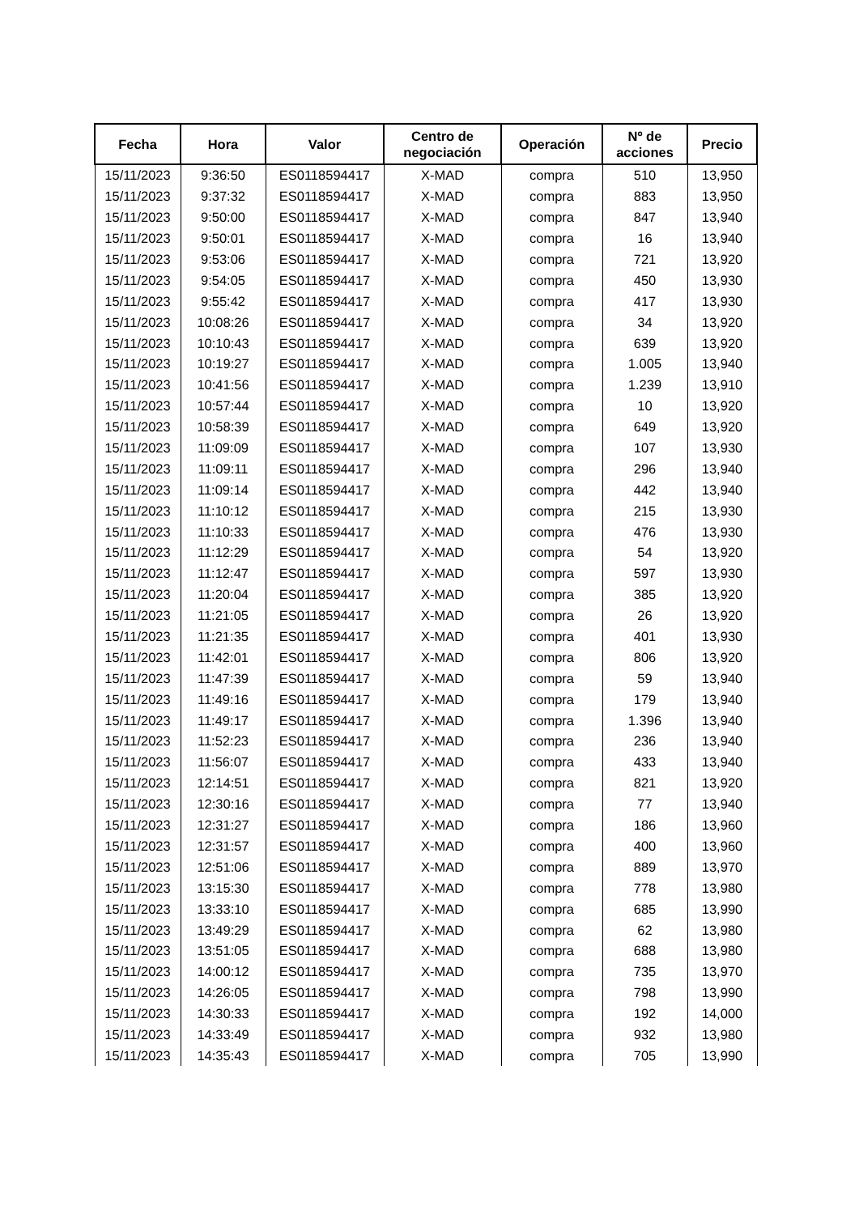| Fecha | Hora | Valor | Centro de negociación | Operación | Nº de acciones | Precio |
| --- | --- | --- | --- | --- | --- | --- |
| 15/11/2023 | 9:36:50 | ES0118594417 | X-MAD | compra | 510 | 13,950 |
| 15/11/2023 | 9:37:32 | ES0118594417 | X-MAD | compra | 883 | 13,950 |
| 15/11/2023 | 9:50:00 | ES0118594417 | X-MAD | compra | 847 | 13,940 |
| 15/11/2023 | 9:50:01 | ES0118594417 | X-MAD | compra | 16 | 13,940 |
| 15/11/2023 | 9:53:06 | ES0118594417 | X-MAD | compra | 721 | 13,920 |
| 15/11/2023 | 9:54:05 | ES0118594417 | X-MAD | compra | 450 | 13,930 |
| 15/11/2023 | 9:55:42 | ES0118594417 | X-MAD | compra | 417 | 13,930 |
| 15/11/2023 | 10:08:26 | ES0118594417 | X-MAD | compra | 34 | 13,920 |
| 15/11/2023 | 10:10:43 | ES0118594417 | X-MAD | compra | 639 | 13,920 |
| 15/11/2023 | 10:19:27 | ES0118594417 | X-MAD | compra | 1.005 | 13,940 |
| 15/11/2023 | 10:41:56 | ES0118594417 | X-MAD | compra | 1.239 | 13,910 |
| 15/11/2023 | 10:57:44 | ES0118594417 | X-MAD | compra | 10 | 13,920 |
| 15/11/2023 | 10:58:39 | ES0118594417 | X-MAD | compra | 649 | 13,920 |
| 15/11/2023 | 11:09:09 | ES0118594417 | X-MAD | compra | 107 | 13,930 |
| 15/11/2023 | 11:09:11 | ES0118594417 | X-MAD | compra | 296 | 13,940 |
| 15/11/2023 | 11:09:14 | ES0118594417 | X-MAD | compra | 442 | 13,940 |
| 15/11/2023 | 11:10:12 | ES0118594417 | X-MAD | compra | 215 | 13,930 |
| 15/11/2023 | 11:10:33 | ES0118594417 | X-MAD | compra | 476 | 13,930 |
| 15/11/2023 | 11:12:29 | ES0118594417 | X-MAD | compra | 54 | 13,920 |
| 15/11/2023 | 11:12:47 | ES0118594417 | X-MAD | compra | 597 | 13,930 |
| 15/11/2023 | 11:20:04 | ES0118594417 | X-MAD | compra | 385 | 13,920 |
| 15/11/2023 | 11:21:05 | ES0118594417 | X-MAD | compra | 26 | 13,920 |
| 15/11/2023 | 11:21:35 | ES0118594417 | X-MAD | compra | 401 | 13,930 |
| 15/11/2023 | 11:42:01 | ES0118594417 | X-MAD | compra | 806 | 13,920 |
| 15/11/2023 | 11:47:39 | ES0118594417 | X-MAD | compra | 59 | 13,940 |
| 15/11/2023 | 11:49:16 | ES0118594417 | X-MAD | compra | 179 | 13,940 |
| 15/11/2023 | 11:49:17 | ES0118594417 | X-MAD | compra | 1.396 | 13,940 |
| 15/11/2023 | 11:52:23 | ES0118594417 | X-MAD | compra | 236 | 13,940 |
| 15/11/2023 | 11:56:07 | ES0118594417 | X-MAD | compra | 433 | 13,940 |
| 15/11/2023 | 12:14:51 | ES0118594417 | X-MAD | compra | 821 | 13,920 |
| 15/11/2023 | 12:30:16 | ES0118594417 | X-MAD | compra | 77 | 13,940 |
| 15/11/2023 | 12:31:27 | ES0118594417 | X-MAD | compra | 186 | 13,960 |
| 15/11/2023 | 12:31:57 | ES0118594417 | X-MAD | compra | 400 | 13,960 |
| 15/11/2023 | 12:51:06 | ES0118594417 | X-MAD | compra | 889 | 13,970 |
| 15/11/2023 | 13:15:30 | ES0118594417 | X-MAD | compra | 778 | 13,980 |
| 15/11/2023 | 13:33:10 | ES0118594417 | X-MAD | compra | 685 | 13,990 |
| 15/11/2023 | 13:49:29 | ES0118594417 | X-MAD | compra | 62 | 13,980 |
| 15/11/2023 | 13:51:05 | ES0118594417 | X-MAD | compra | 688 | 13,980 |
| 15/11/2023 | 14:00:12 | ES0118594417 | X-MAD | compra | 735 | 13,970 |
| 15/11/2023 | 14:26:05 | ES0118594417 | X-MAD | compra | 798 | 13,990 |
| 15/11/2023 | 14:30:33 | ES0118594417 | X-MAD | compra | 192 | 14,000 |
| 15/11/2023 | 14:33:49 | ES0118594417 | X-MAD | compra | 932 | 13,980 |
| 15/11/2023 | 14:35:43 | ES0118594417 | X-MAD | compra | 705 | 13,990 |